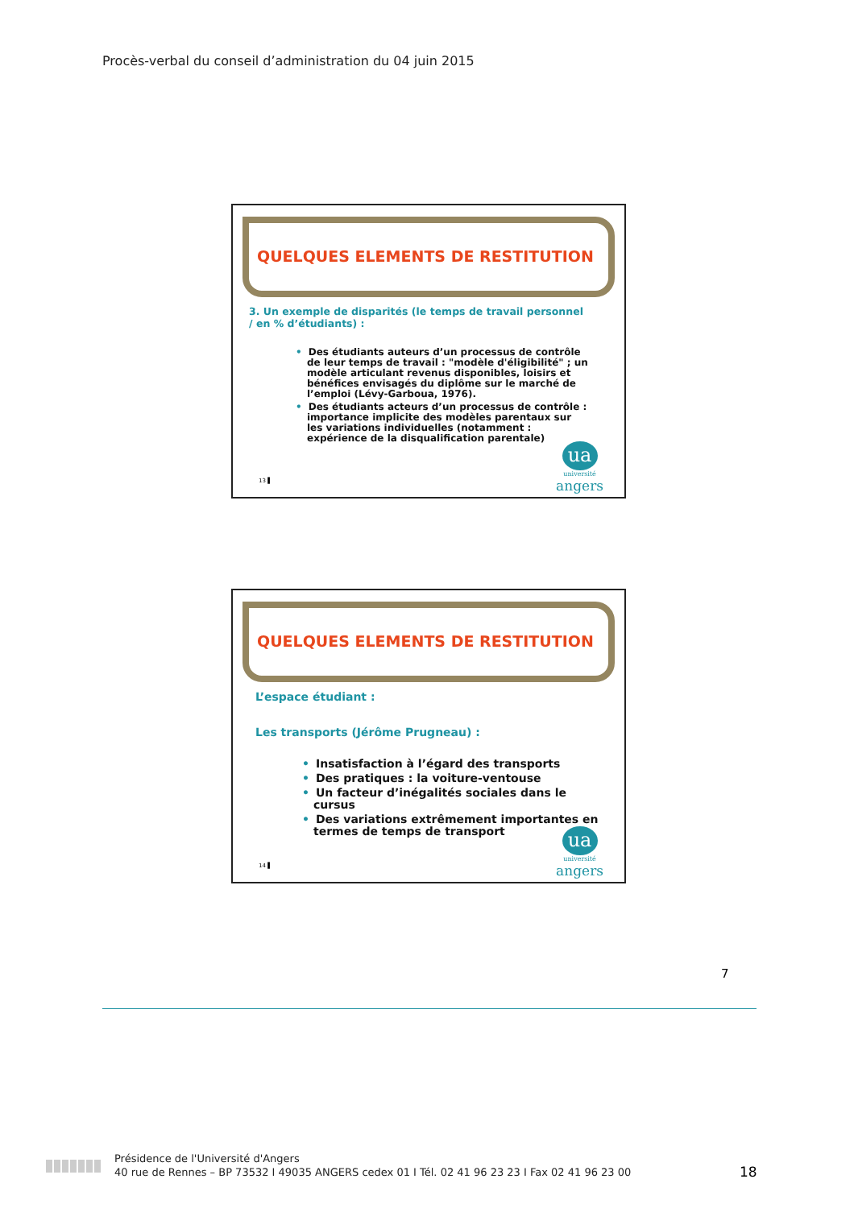Procès-verbal du conseil d’administration du 04 juin 2015
QUELQUES ELEMENTS DE RESTITUTION
3. Un exemple de disparités (le temps de travail personnel
/ en % d’étudiants) :
• Des étudiants auteurs d’un processus de contrôle de leur temps de travail : "modèle d'éligibilité" ; un modèle articulant revenus disponibles, loisirs et bénéfices envisagés du diplôme sur le marché de l’emploi (Lévy-Garboua, 1976).
• Des étudiants acteurs d’un processus de contrôle : importance implicite des modèles parentaux sur les variations individuelles (notamment : expérience de la disqualification parentale)
13 ▌
ua
université
angers
QUELQUES ELEMENTS DE RESTITUTION
L’espace étudiant :
Les transports (Jérôme Prugneau) :
• Insatisfaction à l’égard des transports
• Des pratiques : la voiture-ventouse
• Un facteur d’inégalités sociales dans le cursus
• Des variations extrêmement importantes en termes de temps de transport
14 ▌
ua
université
angers
7
Présidence de l'Université d'Angers
40 rue de Rennes – BP 73532 I 49035 ANGERS cedex 01 I Tél. 02 41 96 23 23 I Fax 02 41 96 23 00
18